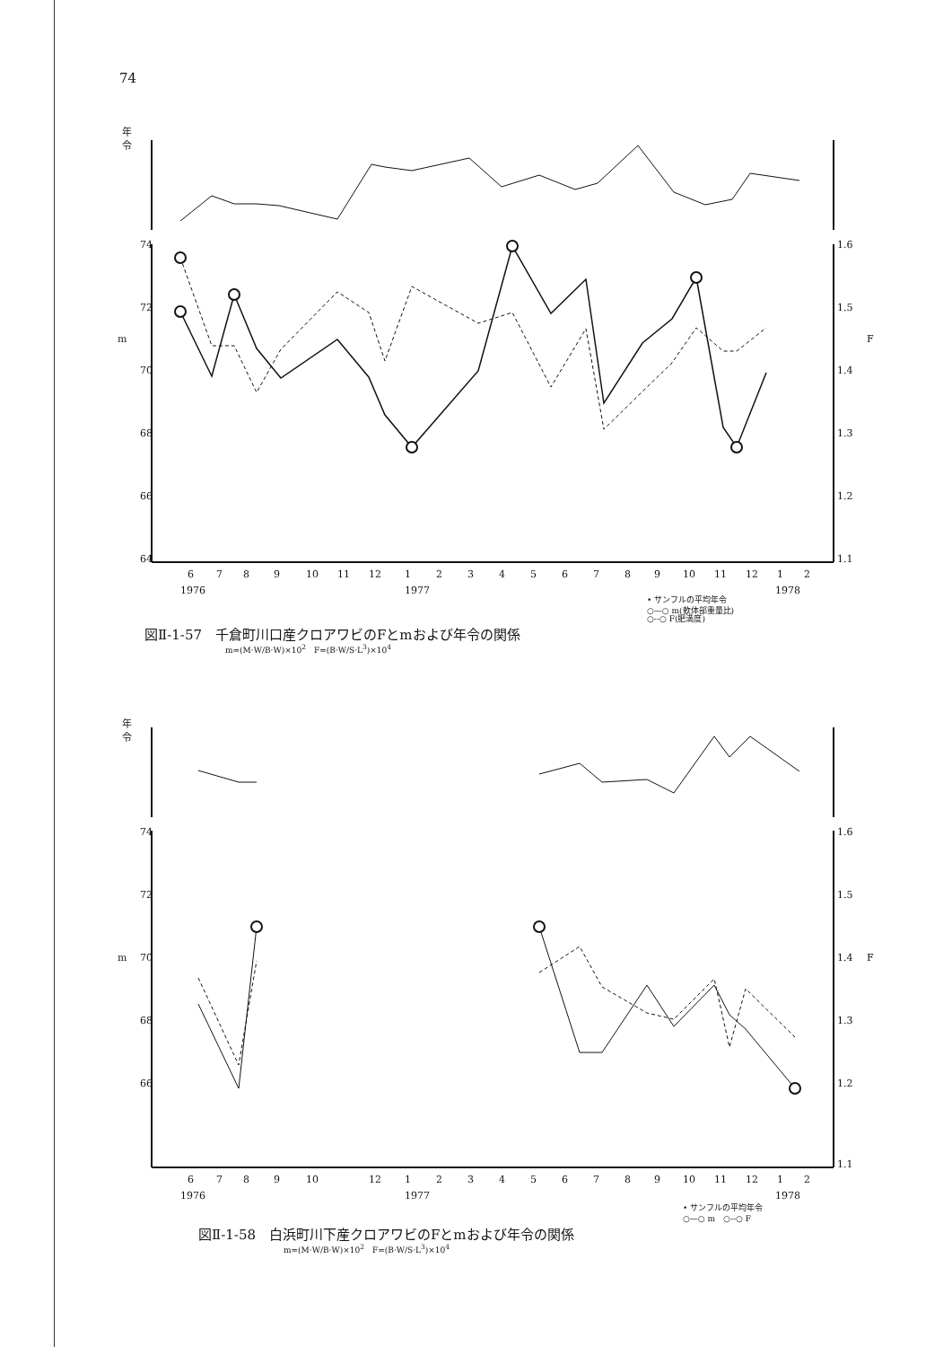74
年
令
m
F
6
7
8
9
10
11
12
1
2
3
4
5
6
7
8
9
10
11
12
1
2
1976
1977
1978
74
72
70
68
66
64
1.6
1.5
1.4
1.3
1.2
1.1
• サンフルの平均年令
○—○ m(軟体部重量比)
○--○ F(肥満度)
図Ⅱ-1-57　千倉町川口産クロアワビのFとmおよび年令の関係
m=(M·W/B·W)×10<sup>2</sup>　F=(B·W/S·L<sup>3</sup>)×10<sup>4</sup>
年
令
m
F
6
7
8
9
10
12
1
2
3
4
5
6
7
8
9
10
11
12
1
2
1976
1977
1978
74
72
70
68
66
1.6
1.5
1.4
1.3
1.2
1.1
• サンフルの平均年令
○—○ m　○--○ F
図Ⅱ-1-58　白浜町川下産クロアワビのFとmおよび年令の関係
m=(M·W/B·W)×10<sup>2</sup>　F=(B·W/S·L<sup>3</sup>)×10<sup>4</sup>